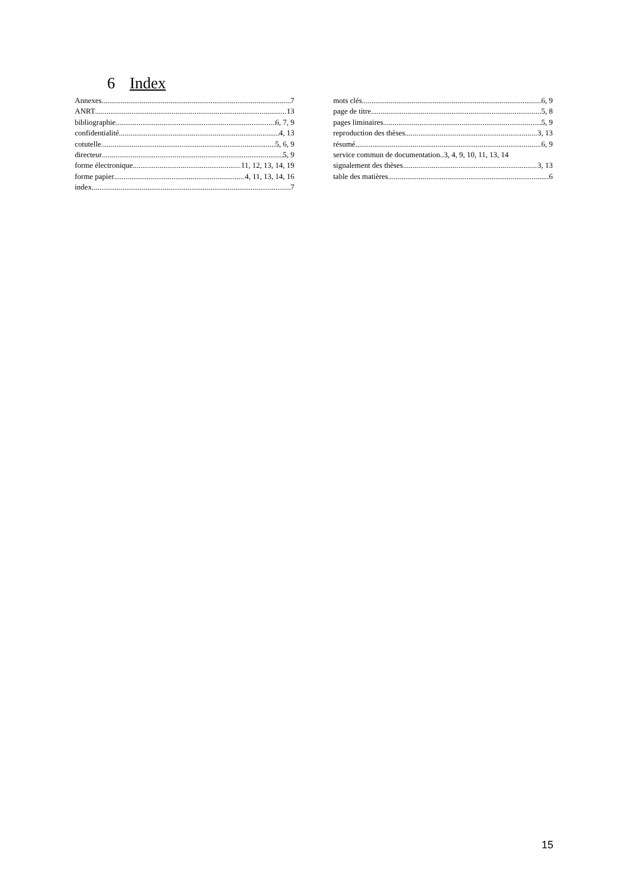6 Index
Annexes 7
ANRT 13
bibliographie 6, 7, 9
confidentialité 4, 13
cotutelle 5, 6, 9
directeur 5, 9
forme électronique 11, 12, 13, 14, 19
forme papier 4, 11, 13, 14, 16
index 7
mots clés 6, 9
page de titre 5, 8
pages liminaires 5, 9
reproduction des thèses 3, 13
résumé 6, 9
service commun de documentation..3, 4, 9, 10, 11, 13, 14
signalement des thèses 3, 13
table des matières 6
15